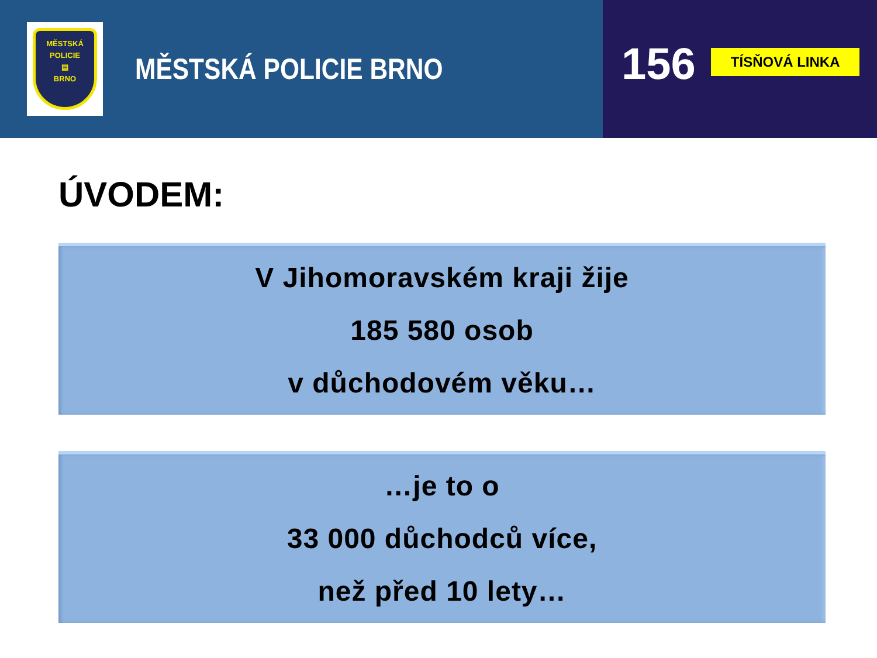MĚSTSKÁ
POLICIE
▤
BRNO
MĚSTSKÁ POLICIE BRNO
156
TÍSŇOVÁ LINKA
ÚVODEM:
V Jihomoravském kraji žije
185 580 osob
v důchodovém věku…
…je to o
33 000 důchodců více,
než před 10 lety…